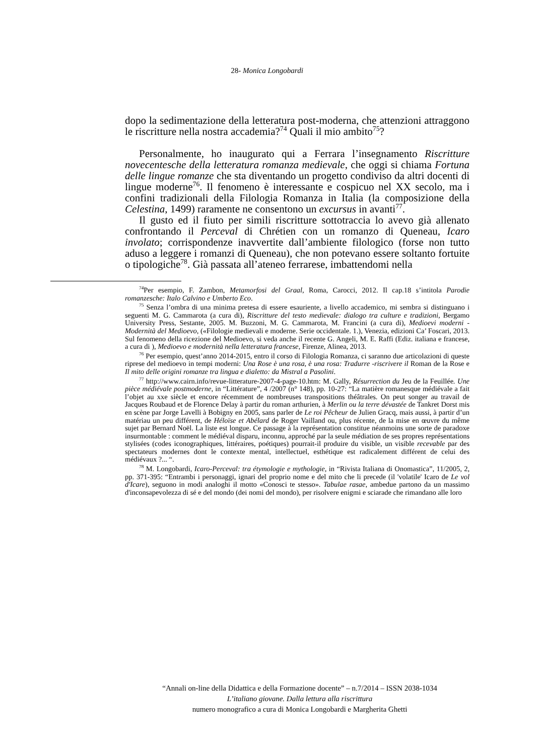28- Monica Longobardi
dopo la sedimentazione della letteratura post-moderna, che attenzioni attraggono le riscritture nella nostra accademia?<sup>74</sup> Quali il mio ambito<sup>75</sup>?
Personalmente, ho inaugurato qui a Ferrara l’insegnamento Riscritture novecentesche della letteratura romanza medievale, che oggi si chiama Fortuna delle lingue romanze che sta diventando un progetto condiviso da altri docenti di lingue moderne<sup>76</sup>. Il fenomeno è interessante e cospicuo nel XX secolo, ma i confini tradizionali della Filologia Romanza in Italia (la composizione della Celestina, 1499) raramente ne consentono un excursus in avanti<sup>77</sup>.
Il gusto ed il fiuto per simili riscritture sottotraccia lo avevo già allenato confrontando il Perceval di Chrétien con un romanzo di Queneau, Icaro involato; corrispondenze inavvertite dall’ambiente filologico (forse non tutto aduso a leggere i romanzi di Queneau), che non potevano essere soltanto fortuite o tipologiche<sup>78</sup>. Già passata all’ateneo ferrarese, imbattendomi nella
<sup>74</sup> Per esempio, F. Zambon, Metamorfosi del Graal, Roma, Carocci, 2012. Il cap.18 s’intitola Parodie romanzesche: Italo Calvino e Umberto Eco.
<sup>75</sup> Senza l’ombra di una minima pretesa di essere esauriente, a livello accademico, mi sembra si distinguano i seguenti M. G. Cammarota (a cura di), Riscritture del testo medievale: dialogo tra culture e tradizioni, Bergamo University Press, Sestante, 2005. M. Buzzoni, M. G. Cammarota, M. Francini (a cura di), Medioevi moderni - Modernità del Medioevo, («Filologie medievali e moderne. Serie occidentale. 1.), Venezia, edizioni Ca’ Foscari, 2013. Sul fenomeno della ricezione del Medioevo, si veda anche il recente G. Angeli, M. E. Raffi (Ediz. italiana e francese, a cura di ), Medioevo e modernità nella letteratura francese, Firenze, Alinea, 2013.
<sup>76</sup> Per esempio, quest’anno 2014-2015, entro il corso di Filologia Romanza, ci saranno due articolazioni di queste riprese del medioevo in tempi moderni: Una Rose è una rosa, è una rosa: Tradurre -riscrivere il Roman de la Rose e Il mito delle origini romanze tra lingua e dialetto: da Mistral a Pasolini.
<sup>77</sup> http://www.cairn.info/revue-litterature-2007-4-page-10.htm: M. Gally, Résurrection du Jeu de la Feuillée. Une pièce médiévale postmoderne, in “Littérature”, 4 /2007 (n° 148), pp. 10-27: “La matière romanesque médiévale a fait l’objet au xxe siècle et encore récemment de nombreuses transpositions théâtrales. On peut songer au travail de Jacques Roubaud et de Florence Delay à partir du roman arthurien, à Merlin ou la terre dévastée de Tankret Dorst mis en scène par Jorge Lavelli à Bobigny en 2005, sans parler de Le roi Pêcheur de Julien Gracq, mais aussi, à partir d’un matériau un peu différent, de Héloïse et Abélard de Roger Vailland ou, plus récente, de la mise en œuvre du même sujet par Bernard Noël. La liste est longue. Ce passage à la représentation constitue néanmoins une sorte de paradoxe insurmontable : comment le médiéval disparu, inconnu, approché par la seule médiation de ses propres représentations stylisées (codes iconographiques, littéraires, poétiques) pourrait-il produire du visible, un visible recevable par des spectateurs modernes dont le contexte mental, intellectuel, esthétique est radicalement différent de celui des médiévaux ?... “.
<sup>78</sup> M. Longobardi, Icaro-Perceval: tra étymologie e mythologie, in “Rivista Italiana di Onomastica”, 11/2005, 2, pp. 371-395: “Entrambi i personaggi, ignari del proprio nome e del mito che li precede (il 'volatile' Icaro de Le vol d'Icare), seguono in modi analoghi il motto «Conosci te stesso». Tabulae rasae, ambedue partono da un massimo d'inconsapevolezza di sé e del mondo (dei nomi del mondo), per risolvere enigmi e sciarade che rimandano alle loro
“Annali on-line della Didattica e della Formazione docente” – n.7/2014 – ISSN 2038-1034
L’italiano giovane. Dalla lettura alla riscrittura
numero monografico a cura di Monica Longobardi e Margherita Ghetti